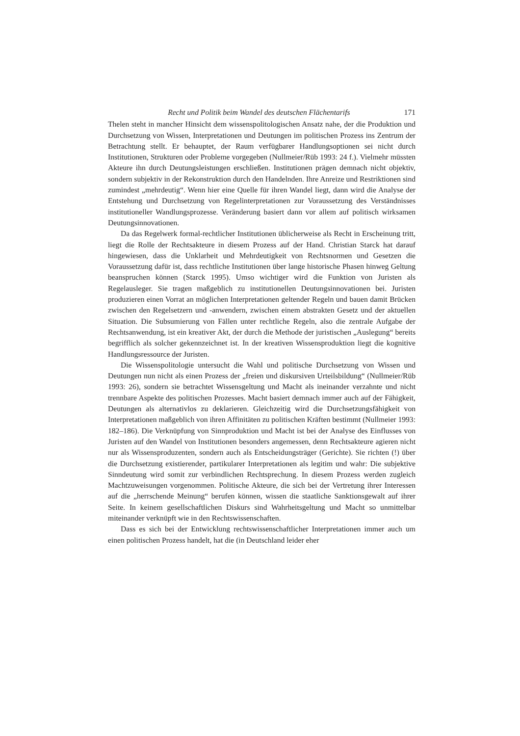Recht und Politik beim Wandel des deutschen Flächentarifs 171
Thelen steht in mancher Hinsicht dem wissenspolitologischen Ansatz nahe, der die Produktion und Durchsetzung von Wissen, Interpretationen und Deutungen im politischen Prozess ins Zentrum der Betrachtung stellt. Er behauptet, der Raum verfügbarer Handlungsoptionen sei nicht durch Institutionen, Strukturen oder Probleme vorgegeben (Nullmeier/Rüb 1993: 24 f.). Vielmehr müssten Akteure ihn durch Deutungsleistungen erschließen. Institutionen prägen demnach nicht objektiv, sondern subjektiv in der Rekonstruktion durch den Handelnden. Ihre Anreize und Restriktionen sind zumindest „mehrdeutig“. Wenn hier eine Quelle für ihren Wandel liegt, dann wird die Analyse der Entstehung und Durchsetzung von Regelinterpretationen zur Voraussetzung des Verständnisses institutioneller Wandlungsprozesse. Veränderung basiert dann vor allem auf politisch wirksamen Deutungsinnovationen.
Da das Regelwerk formal-rechtlicher Institutionen üblicherweise als Recht in Erscheinung tritt, liegt die Rolle der Rechtsakteure in diesem Prozess auf der Hand. Christian Starck hat darauf hingewiesen, dass die Unklarheit und Mehrdeutigkeit von Rechtsnormen und Gesetzen die Voraussetzung dafür ist, dass rechtliche Institutionen über lange historische Phasen hinweg Geltung beanspruchen können (Starck 1995). Umso wichtiger wird die Funktion von Juristen als Regelausleger. Sie tragen maßgeblich zu institutionellen Deutungsinnovationen bei. Juristen produzieren einen Vorrat an möglichen Interpretationen geltender Regeln und bauen damit Brücken zwischen den Regelsetzern und -anwendern, zwischen einem abstrakten Gesetz und der aktuellen Situation. Die Subsumierung von Fällen unter rechtliche Regeln, also die zentrale Aufgabe der Rechtsanwendung, ist ein kreativer Akt, der durch die Methode der juristischen „Auslegung“ bereits begrifflich als solcher gekennzeichnet ist. In der kreativen Wissensproduktion liegt die kognitive Handlungsressource der Juristen.
Die Wissenspolitologie untersucht die Wahl und politische Durchsetzung von Wissen und Deutungen nun nicht als einen Prozess der „freien und diskursiven Urteilsbildung“ (Nullmeier/Rüb 1993: 26), sondern sie betrachtet Wissensgeltung und Macht als ineinander verzahnte und nicht trennbare Aspekte des politischen Prozesses. Macht basiert demnach immer auch auf der Fähigkeit, Deutungen als alternativlos zu deklarieren. Gleichzeitig wird die Durchsetzungsfähigkeit von Interpretationen maßgeblich von ihren Affinitäten zu politischen Kräften bestimmt (Nullmeier 1993: 182–186). Die Verknüpfung von Sinnproduktion und Macht ist bei der Analyse des Einflusses von Juristen auf den Wandel von Institutionen besonders angemessen, denn Rechtsakteure agieren nicht nur als Wissensproduzenten, sondern auch als Entscheidungsträger (Gerichte). Sie richten (!) über die Durchsetzung existierender, partikularer Interpretationen als legitim und wahr: Die subjektive Sinndeutung wird somit zur verbindlichen Rechtsprechung. In diesem Prozess werden zugleich Machtzuweisungen vorgenommen. Politische Akteure, die sich bei der Vertretung ihrer Interessen auf die „herrschende Meinung“ berufen können, wissen die staatliche Sanktionsgewalt auf ihrer Seite. In keinem gesellschaftlichen Diskurs sind Wahrheitsgeltung und Macht so unmittelbar miteinander verknüpft wie in den Rechtswissenschaften.
Dass es sich bei der Entwicklung rechtswissenschaftlicher Interpretationen immer auch um einen politischen Prozess handelt, hat die (in Deutschland leider eher